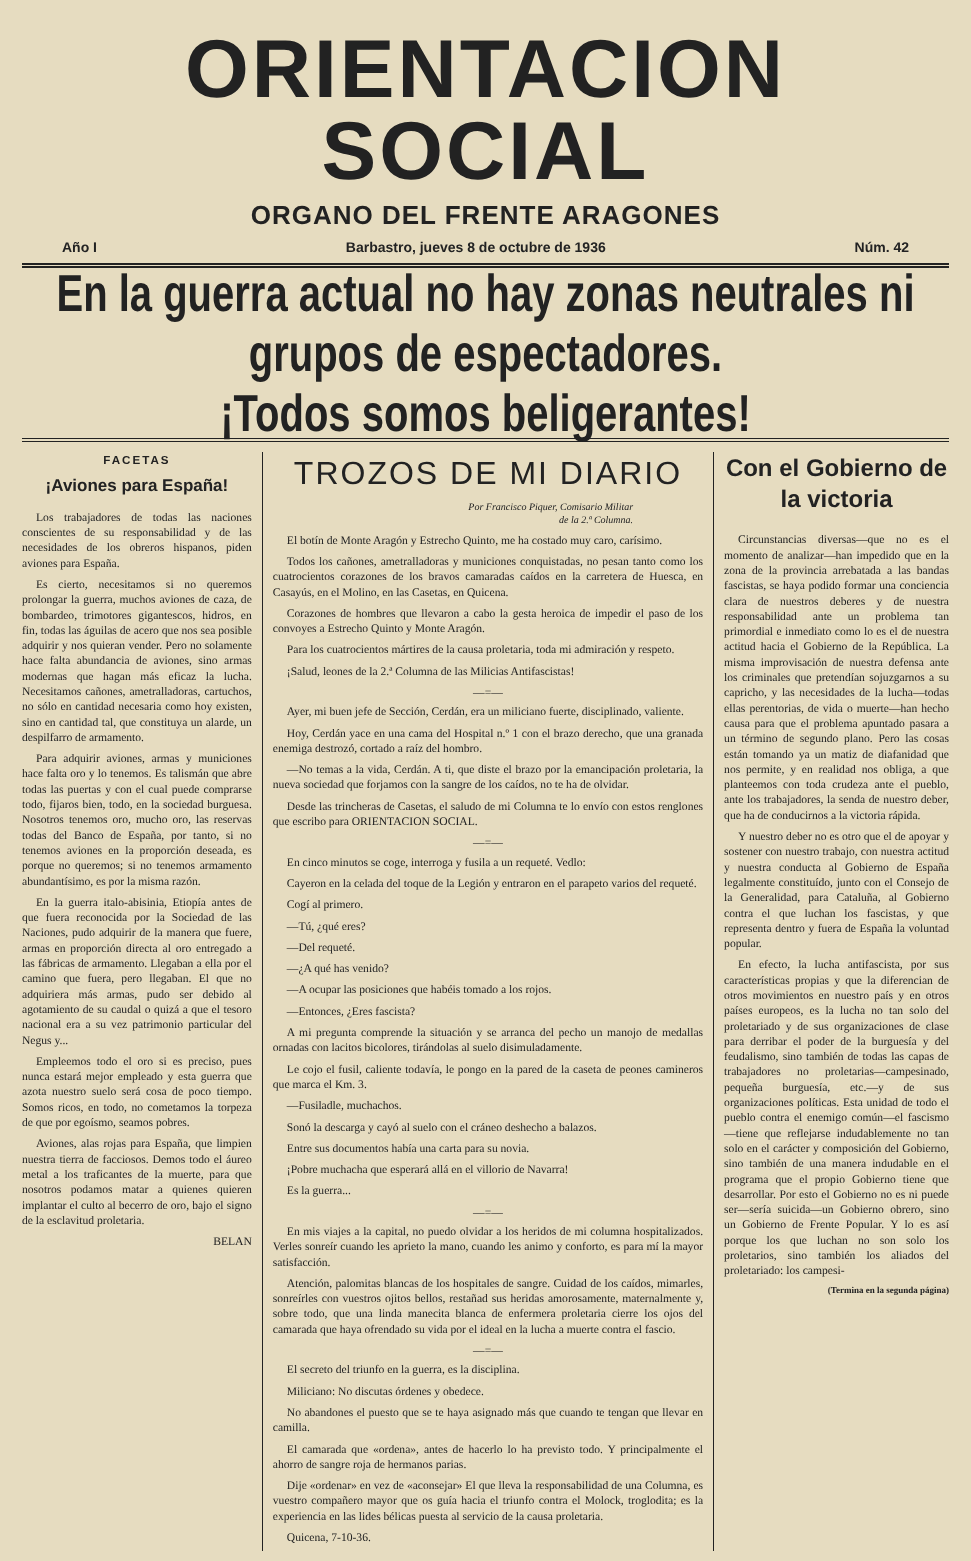ORIENTACION SOCIAL
ORGANO DEL FRENTE ARAGONES
Año I Barbastro, jueves 8 de octubre de 1936 Núm. 42
En la guerra actual no hay zonas neutrales ni grupos de espectadores.
¡Todos somos beligerantes!
FACETAS
¡Aviones para España!
Los trabajadores de todas las naciones conscientes de su responsabilidad y de las necesidades de los obreros hispanos, piden aviones para España.
Es cierto, necesitamos si no queremos prolongar la guerra, muchos aviones de caza, de bombardeo, trimotores gigantescos, hidros, en fin, todas las águilas de acero que nos sea posible adquirir y nos quieran vender. Pero no solamente hace falta abundancia de aviones, sino armas modernas que hagan más eficaz la lucha. Necesitamos cañones, ametralladoras, cartuchos, no sólo en cantidad necesaria como hoy existen, sino en cantidad tal, que constituya un alarde, un despilfarro de armamento.
Para adquirir aviones, armas y municiones hace falta oro y lo tenemos. Es talismán que abre todas las puertas y con el cual puede comprarse todo, fijaros bien, todo, en la sociedad burguesa. Nosotros tenemos oro, mucho oro, las reservas todas del Banco de España, por tanto, si no tenemos aviones en la proporción deseada, es porque no queremos; si no tenemos armamento abundantísimo, es por la misma razón.
En la guerra italo-abisinia, Etiopía antes de que fuera reconocida por la Sociedad de las Naciones, pudo adquirir de la manera que fuere, armas en proporción directa al oro entregado a las fábricas de armamento. Llegaban a ella por el camino que fuera, pero llegaban. El que no adquiriera más armas, pudo ser debido al agotamiento de su caudal o quizá a que el tesoro nacional era a su vez patrimonio particular del Negus y...
Empleemos todo el oro si es preciso, pues nunca estará mejor empleado y esta guerra que azota nuestro suelo será cosa de poco tiempo. Somos ricos, en todo, no cometamos la torpeza de que por egoísmo, seamos pobres.
Aviones, alas rojas para España, que limpien nuestra tierra de facciosos. Demos todo el áureo metal a los traficantes de la muerte, para que nosotros podamos matar a quienes quieren implantar el culto al becerro de oro, bajo el signo de la esclavitud proletaria.
BELAN
TROZOS DE MI DIARIO
Por Francisco Piquer, Comisario Militar
de la 2.ª Columna.
El botín de Monte Aragón y Estrecho Quinto, me ha costado muy caro, carísimo.
Todos los cañones, ametralladoras y municiones conquistadas, no pesan tanto como los cuatrocientos corazones de los bravos camaradas caídos en la carretera de Huesca, en Casayús, en el Molino, en las Casetas, en Quicena.
Corazones de hombres que llevaron a cabo la gesta heroica de impedir el paso de los convoyes a Estrecho Quinto y Monte Aragón.
Para los cuatrocientos mártires de la causa proletaria, toda mi admiración y respeto.
¡Salud, leones de la 2.ª Columna de las Milicias Antifascistas!
—=—
Ayer, mi buen jefe de Sección, Cerdán, era un miliciano fuerte, disciplinado, valiente.
Hoy, Cerdán yace en una cama del Hospital n.º 1 con el brazo derecho, que una granada enemiga destrozó, cortado a raíz del hombro.
—No temas a la vida, Cerdán. A ti, que diste el brazo por la emancipación proletaria, la nueva sociedad que forjamos con la sangre de los caídos, no te ha de olvidar.
Desde las trincheras de Casetas, el saludo de mi Columna te lo envío con estos renglones que escribo para ORIENTACION SOCIAL.
—=—
En cinco minutos se coge, interroga y fusila a un requeté. Vedlo:
Cayeron en la celada del toque de la Legión y entraron en el parapeto varios del requeté.
Cogí al primero.
—Tú, ¿qué eres?
—Del requeté.
—¿A qué has venido?
—A ocupar las posiciones que habéis tomado a los rojos.
—Entonces, ¿Eres fascista?
A mi pregunta comprende la situación y se arranca del pecho un manojo de medallas ornadas con lacitos bicolores, tirándolas al suelo disimuladamente.
Le cojo el fusil, caliente todavía, le pongo en la pared de la caseta de peones camineros que marca el Km. 3.
—Fusiladle, muchachos.
Sonó la descarga y cayó al suelo con el cráneo deshecho a balazos.
Entre sus documentos había una carta para su novia.
¡Pobre muchacha que esperará allá en el villorio de Navarra!
Es la guerra...
—=—
En mis viajes a la capital, no puedo olvidar a los heridos de mi columna hospitalizados. Verles sonreír cuando les aprieto la mano, cuando les animo y conforto, es para mí la mayor satisfacción.
Atención, palomitas blancas de los hospitales de sangre. Cuidad de los caídos, mimarles, sonreírles con vuestros ojitos bellos, restañad sus heridas amorosamente, maternalmente y, sobre todo, que una linda manecita blanca de enfermera proletaria cierre los ojos del camarada que haya ofrendado su vida por el ideal en la lucha a muerte contra el fascio.
—=—
El secreto del triunfo en la guerra, es la disciplina.
Miliciano: No discutas órdenes y obedece.
No abandones el puesto que se te haya asignado más que cuando te tengan que llevar en camilla.
El camarada que «ordena», antes de hacerlo lo ha previsto todo. Y principalmente el ahorro de sangre roja de hermanos parias.
Dije «ordenar» en vez de «aconsejar» El que lleva la responsabilidad de una Columna, es vuestro compañero mayor que os guía hacia el triunfo contra el Molock, troglodita; es la experiencia en las lides bélicas puesta al servicio de la causa proletaria.
Quicena, 7-10-36.
Con el Gobierno de la victoria
Circunstancias diversas—que no es el momento de analizar—han impedido que en la zona de la provincia arrebatada a las bandas fascistas, se haya podido formar una conciencia clara de nuestros deberes y de nuestra responsabilidad ante un problema tan primordial e inmediato como lo es el de nuestra actitud hacia el Gobierno de la República. La misma improvisación de nuestra defensa ante los criminales que pretendían sojuzgarnos a su capricho, y las necesidades de la lucha—todas ellas perentorias, de vida o muerte—han hecho causa para que el problema apuntado pasara a un término de segundo plano. Pero las cosas están tomando ya un matiz de diafanidad que nos permite, y en realidad nos obliga, a que planteemos con toda crudeza ante el pueblo, ante los trabajadores, la senda de nuestro deber, que ha de conducirnos a la victoria rápida.
Y nuestro deber no es otro que el de apoyar y sostener con nuestro trabajo, con nuestra actitud y nuestra conducta al Gobierno de España legalmente constituído, junto con el Consejo de la Generalidad, para Cataluña, al Gobierno contra el que luchan los fascistas, y que representa dentro y fuera de España la voluntad popular.
En efecto, la lucha antifascista, por sus características propias y que la diferencian de otros movimientos en nuestro país y en otros países europeos, es la lucha no tan solo del proletariado y de sus organizaciones de clase para derribar el poder de la burguesía y del feudalismo, sino también de todas las capas de trabajadores no proletarias—campesinado, pequeña burguesía, etc.—y de sus organizaciones políticas. Esta unidad de todo el pueblo contra el enemigo común—el fascismo—tiene que reflejarse indudablemente no tan solo en el carácter y composición del Gobierno, sino también de una manera indudable en el programa que el propio Gobierno tiene que desarrollar. Por esto el Gobierno no es ni puede ser—sería suicida—un Gobierno obrero, sino un Gobierno de Frente Popular. Y lo es así porque los que luchan no son solo los proletarios, sino también los aliados del proletariado: los campesi-
(Termina en la segunda página)